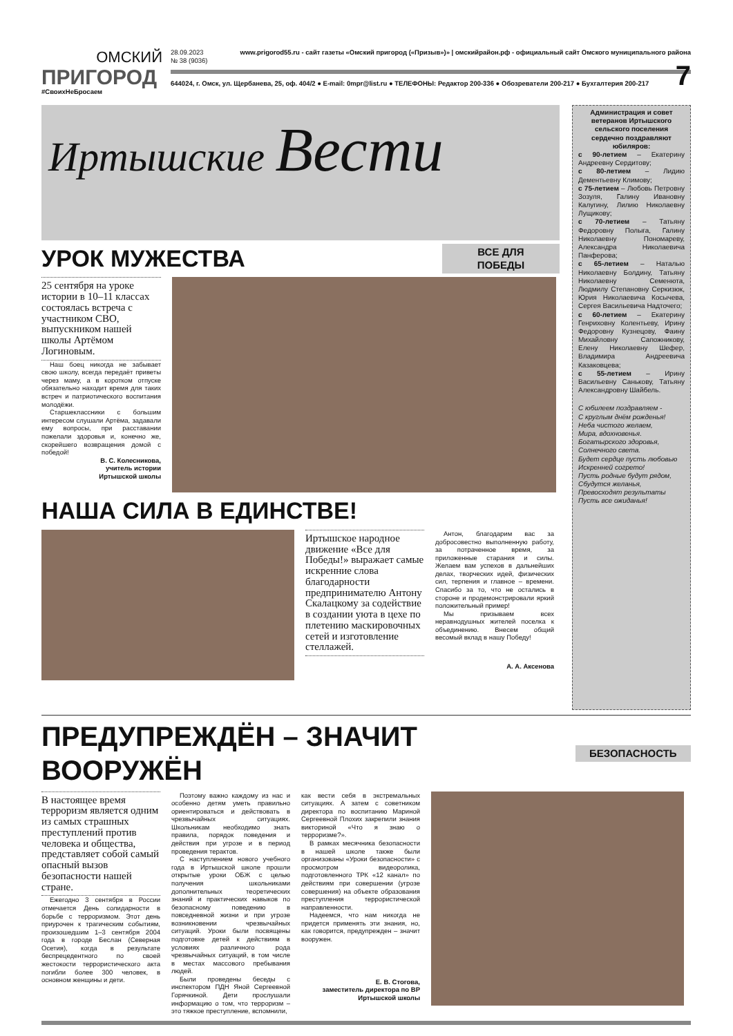ОМСКИЙ
ПРИГОРОД
#СвоихНеБросаем
28.09.2023
№ 38 (9036)
www.prigorod55.ru - сайт газеты «Омский пригород («Призыв»)» | омскийрайон.рф - официальный сайт Омского муниципального района
644024, г. Омск, ул. Щербанева, 25, оф. 404/2 ● E-mail: 0mpr@list.ru ● ТЕЛЕФОНЫ: Редактор 200-336 ● Обозреватели 200-217 ● Бухгалтерия 200-217 7
Иртышские Вести
УРОК МУЖЕСТВА
ВСЕ ДЛЯ ПОБЕДЫ
25 сентября на уроке истории в 10–11 классах состоялась встреча с участником СВО, выпускником нашей школы Артёмом Логиновым.
Наш боец никогда не забывает свою школу, всегда передаёт приветы через маму, а в коротком отпуске обязательно находит время для таких встреч и патриотического воспитания молодёжи.
Старшеклассники с большим интересом слушали Артёма, задавали ему вопросы, при расставании пожелали здоровья и, конечно же, скорейшего возвращения домой с победой!
В. С. Колесникова,
учитель истории
Иртышской школы
НАША СИЛА В ЕДИНСТВЕ!
Иртышское народное движение «Все для Победы!» выражает самые искренние слова благодарности предпринимателю Антону Скалацкому за содействие в создании уюта в цехе по плетению маскировочных сетей и изготовление стеллажей.
Антон, благодарим вас за добросовестно выполненную работу, за потраченное время, за приложенные старания и силы. Желаем вам успехов в дальнейших делах, творческих идей, физических сил, терпения и главное – времени. Спасибо за то, что не остались в стороне и продемонстрировали яркий положительный пример!
Мы призываем всех неравнодушных жителей поселка к объединению. Внесем общий весомый вклад в нашу Победу!
А. А. Аксенова
Администрация и совет ветеранов Иртышского сельского поселения сердечно поздравляют юбиляров:
с 90-летием – Екатерину Андреевну Сердитову;
с 80-летием – Лидию Дементьевну Климову;
с 75-летием – Любовь Петровну Зозуля, Галину Ивановну Калугину, Лилию Николаевну Лущикову;
с 70-летием – Татьяну Федоровну Полыга, Галину Николаевну Пономареву, Александра Николаевича Панферова;
с 65-летием – Наталью Николаевну Болдину, Татьяну Николаевну Семенюта, Людмилу Степановну Серкизюк, Юрия Николаевича Косычева, Сергея Васильевича Надточего;
с 60-летием – Екатерину Генриховну Колентьеву, Ирину Федоровну Кузнецову, Фаину Михайловну Сапожникову, Елену Николаевну Шефер, Владимира Андреевича Казаковцева;
с 55-летием – Ирину Васильевну Санькову, Татьяну Александровну Шайбель.
С юбилеем поздравляем -
С круглым днём рожденья!
Неба чистого желаем,
Мира, вдохновенья.
Богатырского здоровья,
Солнечного света.
Будет сердце пусть любовью
Искренней согрето!
Пусть родные будут рядом,
Сбудутся желанья,
Превосходят результаты
Пусть все ожиданья!
ПРЕДУПРЕЖДЁН – ЗНАЧИТ ВООРУЖЁН
БЕЗОПАСНОСТЬ
В настоящее время терроризм является одним из самых страшных преступлений против человека и общества, представляет собой самый опасный вызов безопасности нашей стране.
Ежегодно 3 сентября в России отмечается День солидарности в борьбе с терроризмом. Этот день приурочен к трагическим событиям, произошедшим 1–3 сентября 2004 года в городе Беслан (Северная Осетия), когда в результате беспрецедентного по своей жестокости террористического акта погибли более 300 человек, в основном женщины и дети.
Поэтому важно каждому из нас и особенно детям уметь правильно ориентироваться и действовать в чрезвычайных ситуациях. Школьникам необходимо знать правила, порядок поведения и действия при угрозе и в период проведения терактов.
С наступлением нового учебного года в Иртышской школе прошли открытые уроки ОБЖ с целью получения школьниками дополнительных теоретических знаний и практических навыков по безопасному поведению в повседневной жизни и при угрозе возникновении чрезвычайных ситуаций. Уроки были посвящены подготовке детей к действиям в условиях различного рода чрезвычайных ситуаций, в том числе в местах массового пребывания людей.
Были проведены беседы с инспектором ПДН Яной Сергеевной Горячкиной. Дети прослушали информацию о том, что терроризм – это тяжкое преступление, вспомнили,
как вести себя в экстремальных ситуациях. А затем с советником директора по воспитанию Мариной Сергеевной Плохих закрепили знания викториной «Что я знаю о терроризме?».
В рамках месячника безопасности в нашей школе также были организованы «Уроки безопасности» с просмотром видеоролика, подготовленного ТРК «12 канал» по действиям при совершении (угрозе совершения) на объекте образования преступления террористической направленности.
Надеемся, что нам никогда не придется применять эти знания, но, как говорится, предупрежден – значит вооружен.
Е. В. Стогова,
заместитель директора по ВР
Иртышской школы